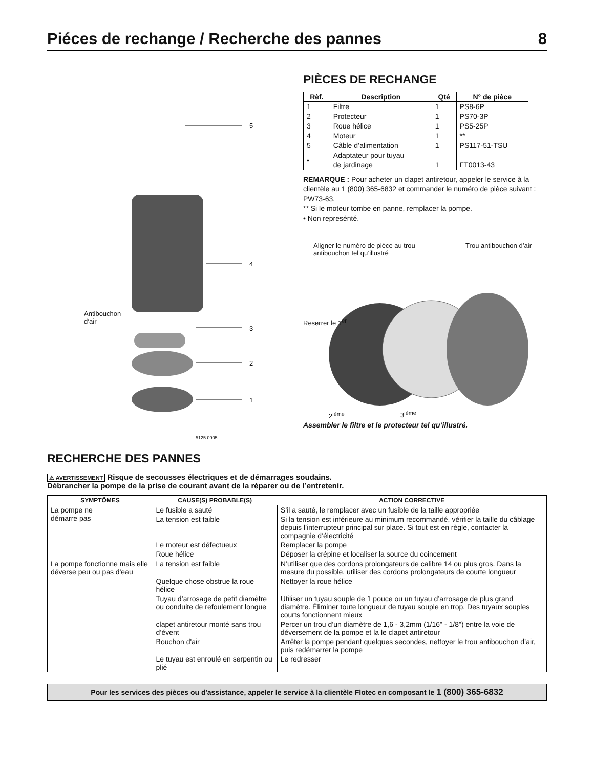Piéces de rechange / Recherche des pannes 8
5
4
3
2
1
Antibouchon
d’air
5125 0905
PIÈCES DE RECHANGE
| Rèf. | Description | Qté | N° de pièce |
| --- | --- | --- | --- |
| 1 | Filtre | 1 | PS8-6P |
| 2 | Protecteur | 1 | PS70-3P |
| 3 | Roue hélice | 1 | PS5-25P |
| 4 | Moteur | 1 | ** |
| 5 | Câble d’alimentation | 1 | PS117-51-TSU |
| • | Adaptateur pour tuyau de jardinage | 1 | FT0013-43 |
REMARQUE : Pour acheter un clapet antiretour, appeler le service à la clientèle au 1 (800) 365-6832 et commander le numéro de pièce suivant : PW73-63.
** Si le moteur tombe en panne, remplacer la pompe.
• Non represénté.
Aligner le numéro de pièce au trou
antibouchon tel qu’illustré Trou antibouchon d’air
Reserrer le 1<sup>er</sup>
2<sup>ième</sup> 3<sup>ième</sup>
Assembler le filtre et le protecteur tel qu’illustré.
RECHERCHE DES PANNES
⚠ AVERTISSEMENT Risque de secousses électriques et de démarrages soudains.
Débrancher la pompe de la prise de courant avant de la réparer ou de l’entretenir.
| SYMPTÔMES | CAUSE(S) PROBABLE(S) | ACTION CORRECTIVE |
| --- | --- | --- |
| La pompe ne démarre pas | Le fusible a sauté | S’il a sauté, le remplacer avec un fusible de la taille appropriée |
| | La tension est faible | Si la tension est inférieure au minimum recommandé, vérifier la taille du câblage depuis l’interrupteur principal sur place. Si tout est en règle, contacter la compagnie d’électricité |
| | Le moteur est défectueux | Remplacer la pompe |
| | Roue hélice | Déposer la crépine et localiser la source du coincement |
| La pompe fonctionne mais elle déverse peu ou pas d'eau | La tension est faible | N’utiliser que des cordons prolongateurs de calibre 14 ou plus gros. Dans la mesure du possible, utiliser des cordons prolongateurs de courte longueur |
| | Quelque chose obstrue la roue hélice | Nettoyer la roue hélice |
| | Tuyau d’arrosage de petit diamètre ou conduite de refoulement longue | Utiliser un tuyau souple de 1 pouce ou un tuyau d’arrosage de plus grand diamètre. Éliminer toute longueur de tuyau souple en trop. Des tuyaux souples courts fonctionnent mieux |
| | clapet antiretour monté sans trou d’évent | Percer un trou d’un diamètre de 1,6 - 3,2mm (1/16" - 1/8") entre la voie de déversement de la pompe et la le clapet antiretour |
| | Bouchon d'air | Arrêter la pompe pendant quelques secondes, nettoyer le trou antibouchon d’air, puis redémarrer la pompe |
| | Le tuyau est enroulé en serpentin ou plié | Le redresser |
Pour les services des pièces ou d'assistance, appeler le service à la clientèle Flotec en composant le 1 (800) 365-6832